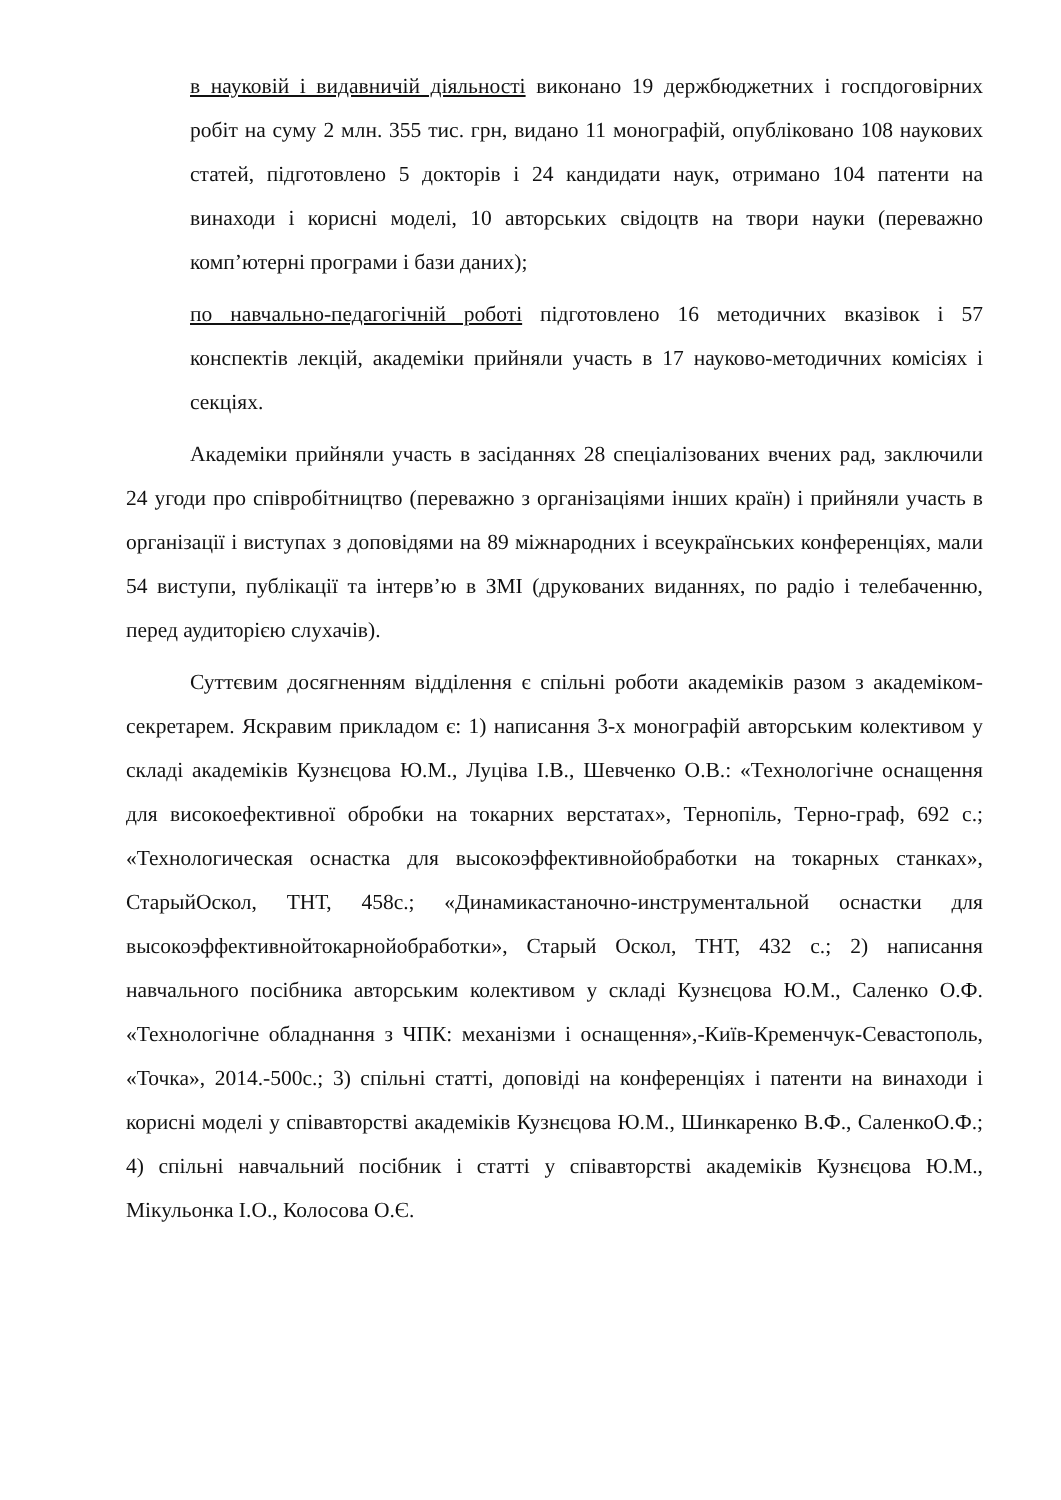в науковій і видавничій діяльності виконано 19 держбюджетних і госпдоговірних робіт на суму 2 млн. 355 тис. грн, видано 11 монографій, опубліковано 108 наукових статей, підготовлено 5 докторів і 24 кандидати наук, отримано 104 патенти на винаходи і корисні моделі, 10 авторських свідоцтв на твори науки (переважно комп’ютерні програми і бази даних);
по навчально-педагогічній роботі підготовлено 16 методичних вказівок і 57 конспектів лекцій, академіки прийняли участь в 17 науково-методичних комісіях і секціях.
Академіки прийняли участь в засіданнях 28 спеціалізованих вчених рад, заключили 24 угоди про співробітництво (переважно з організаціями інших країн) і прийняли участь в організації і виступах з доповідями на 89 міжнародних і всеукраїнських конференціях, мали 54 виступи, публікації та інтерв’ю в ЗМІ (друкованих виданнях, по радіо і телебаченню, перед аудиторією слухачів).
Суттєвим досягненням відділення є спільні роботи академіків разом з академіком-секретарем. Яскравим прикладом є: 1) написання 3-х монографій авторським колективом у складі академіків Кузнєцова Ю.М., Луціва І.В., Шевченко О.В.: «Технологічне оснащення для високоефективної обробки на токарних верстатах», Тернопіль, Терно-граф, 692 с.; «Технологическая оснастка для высокоэффективнойобработки на токарных станках», СтарыйОскол, ТНТ, 458с.; «Динамикастаночно-инструментальной оснастки для высокоэффективнойтокарнойобработки», Старый Оскол, ТНТ, 432 с.; 2) написання навчального посібника авторським колективом у складі Кузнєцова Ю.М., Саленко О.Ф. «Технологічне обладнання з ЧПК: механізми і оснащення»,-Київ-Кременчук-Севастополь, «Точка», 2014.-500с.; 3) спільні статті, доповіді на конференціях і патенти на винаходи і корисні моделі у співавторстві академіків Кузнєцова Ю.М., Шинкаренко В.Ф., СаленкоО.Ф.; 4) спільні навчальний посібник і статті у співавторстві академіків Кузнєцова Ю.М., Мікульонка І.О., Колосова О.Є.